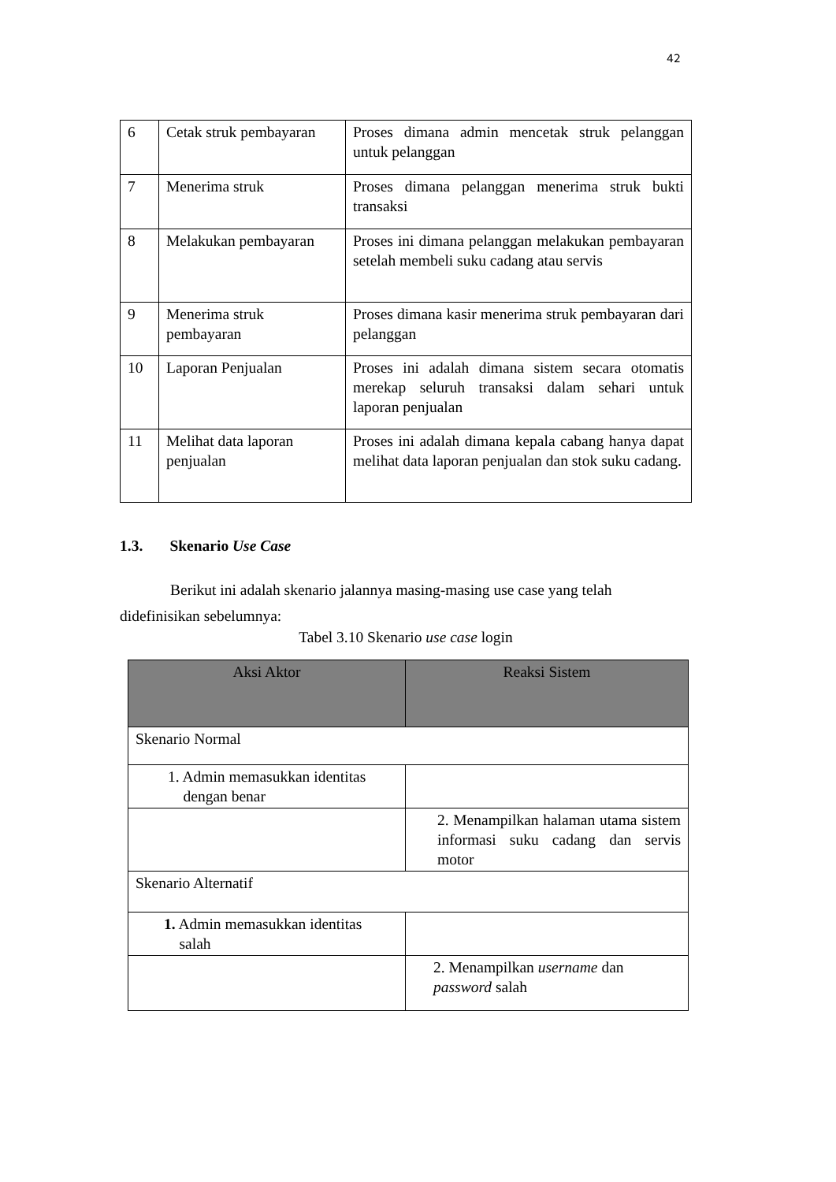42
| 6 | Cetak struk pembayaran | Proses dimana admin mencetak struk pelanggan untuk pelanggan |
| 7 | Menerima struk | Proses dimana pelanggan menerima struk bukti transaksi |
| 8 | Melakukan pembayaran | Proses ini dimana pelanggan melakukan pembayaran setelah membeli suku cadang atau servis |
| 9 | Menerima struk pembayaran | Proses dimana kasir menerima struk pembayaran dari pelanggan |
| 10 | Laporan Penjualan | Proses ini adalah dimana sistem secara otomatis merekap seluruh transaksi dalam sehari untuk laporan penjualan |
| 11 | Melihat data laporan penjualan | Proses ini adalah dimana kepala cabang hanya dapat melihat data laporan penjualan dan stok suku cadang. |
1.3. Skenario Use Case
Berikut ini adalah skenario jalannya masing-masing use case yang telah
didefinisikan sebelumnya:
Tabel 3.10 Skenario use case login
| Aksi Aktor | Reaksi Sistem |
| --- | --- |
| Skenario Normal | |
| 1. Admin memasukkan identitas dengan benar | |
| | 2. Menampilkan halaman utama sistem informasi suku cadang dan servis motor |
| Skenario Alternatif | |
| 1. Admin memasukkan identitas salah | |
| | 2. Menampilkan username dan password salah |